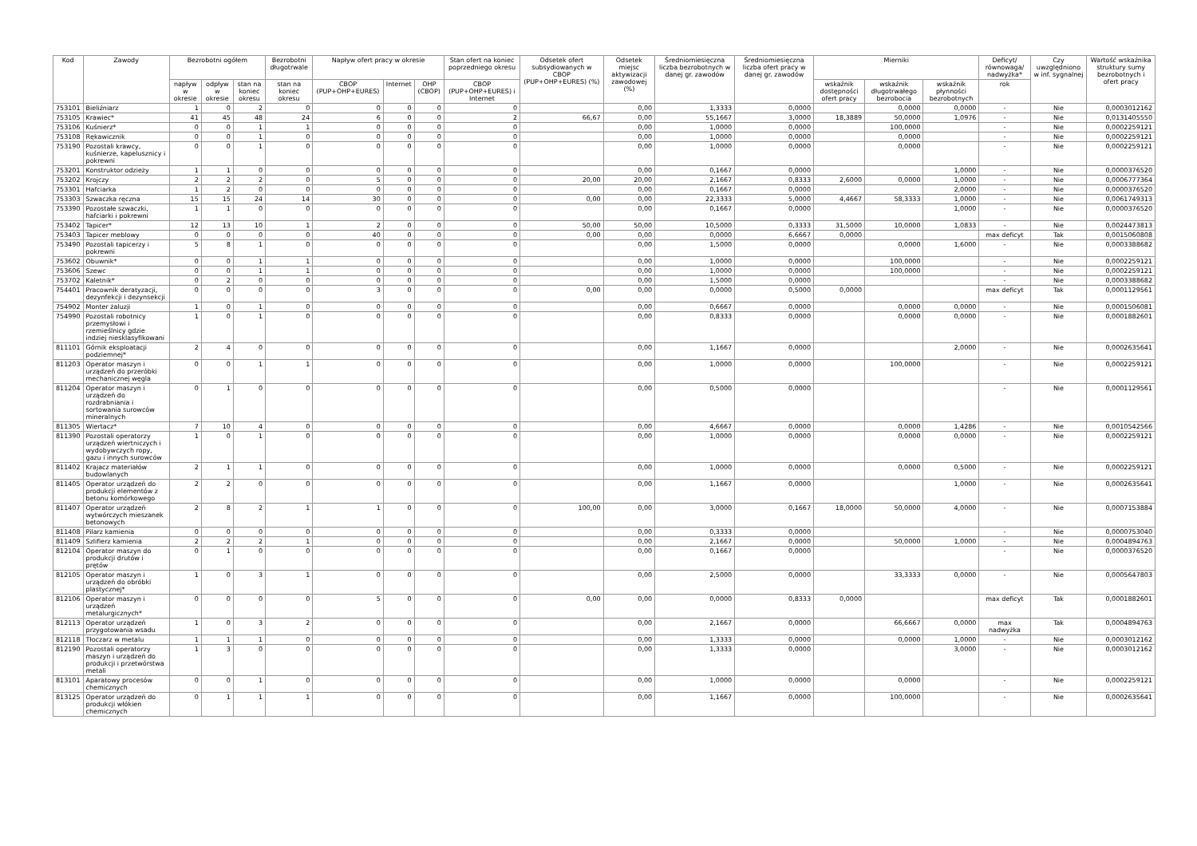| Kod | Zawody | Bezrobotni ogółem | | | Bezrobotni długotrwale | Napływ ofert pracy w okresie | | | Stan ofert na koniec poprzedniego okresu | Odsetek ofert subsydiowanych w CBOP (PUP+OHP+EURES) (%) | Odsetek miejsc aktywizacji zawodowej (%) | Średniomiesięczna liczba bezrobotnych w danej gr. zawodów | Średniomiesięczna liczba ofert pracy w danej gr. zawodów | Mierniki | | | Deficyt/ równowaga/ nadwyżka* | Czy uwzględniono w inf. sygnalnej | Wartość wskaźnika struktury sumy bezrobotnych i ofert pracy |
| --- | --- | --- | --- | --- | --- | --- | --- | --- | --- | --- | --- | --- | --- | --- | --- | --- | --- | --- | --- |
| | | napływ w okresie | odpływ w okresie | stan na koniec okresu | stan na koniec okresu | CBOP (PUP+OHP+EURES) | Internet | OHP (CBOP) | CBOP (PUP+OHP+EURES) i Internet | | | | | wskaźnik dostępności ofert pracy | wskaźnik długotrwałego bezrobocia | wskaźnik płynności bezrobotnych | rok | | |
| 753101 | Bieliźniarz | 1 | 0 | 2 | 0 | 0 | 0 | 0 | 0 | | 0,00 | 1,3333 | 0,0000 | | 0,0000 | 0,0000 | - | Nie | 0,0003012162 |
| 753105 | Krawiec* | 41 | 45 | 48 | 24 | 6 | 0 | 0 | 2 | 66,67 | 0,00 | 55,1667 | 3,0000 | 18,3889 | 50,0000 | 1,0976 | - | Nie | 0,0131405550 |
| 753106 | Kuśnierz* | 0 | 0 | 1 | 1 | 0 | 0 | 0 | 0 | | 0,00 | 1,0000 | 0,0000 | | 100,0000 | | - | Nie | 0,0002259121 |
| 753108 | Rękawicznik | 0 | 0 | 1 | 0 | 0 | 0 | 0 | 0 | | 0,00 | 1,0000 | 0,0000 | | 0,0000 | | - | Nie | 0,0002259121 |
| 753190 | Pozostali krawcy, kuśnierze, kapelusznicy i pokrewni | 0 | 0 | 1 | 0 | 0 | 0 | 0 | 0 | | 0,00 | 1,0000 | 0,0000 | | 0,0000 | | - | Nie | 0,0002259121 |
| 753201 | Konstruktor odzieży | 1 | 1 | 0 | 0 | 0 | 0 | 0 | 0 | | 0,00 | 0,1667 | 0,0000 | | | 1,0000 | - | Nie | 0,0000376520 |
| 753202 | Krojczy | 2 | 2 | 2 | 0 | 5 | 0 | 0 | 0 | 20,00 | 20,00 | 2,1667 | 0,8333 | 2,6000 | 0,0000 | 1,0000 | - | Nie | 0,0006777364 |
| 753301 | Hafciarka | 1 | 2 | 0 | 0 | 0 | 0 | 0 | 0 | | 0,00 | 0,1667 | 0,0000 | | | 2,0000 | - | Nie | 0,0000376520 |
| 753303 | Szwaczka ręczna | 15 | 15 | 24 | 14 | 30 | 0 | 0 | 0 | 0,00 | 0,00 | 22,3333 | 5,0000 | 4,4667 | 58,3333 | 1,0000 | - | Nie | 0,0061749313 |
| 753390 | Pozostałe szwaczki, hafciarki i pokrewni | 1 | 1 | 0 | 0 | 0 | 0 | 0 | 0 | | 0,00 | 0,1667 | 0,0000 | | | 1,0000 | - | Nie | 0,0000376520 |
| 753402 | Tapicer* | 12 | 13 | 10 | 1 | 2 | 0 | 0 | 0 | 50,00 | 50,00 | 10,5000 | 0,3333 | 31,5000 | 10,0000 | 1,0833 | - | Nie | 0,0024473813 |
| 753403 | Tapicer meblowy | 0 | 0 | 0 | 0 | 40 | 0 | 0 | 0 | 0,00 | 0,00 | 0,0000 | 6,6667 | 0,0000 | | | max deficyt | Tak | 0,0015060808 |
| 753490 | Pozostali tapicerzy i pokrewni | 5 | 8 | 1 | 0 | 0 | 0 | 0 | 0 | | 0,00 | 1,5000 | 0,0000 | | 0,0000 | 1,6000 | - | Nie | 0,0003388682 |
| 753602 | Obuwnik* | 0 | 0 | 1 | 1 | 0 | 0 | 0 | 0 | | 0,00 | 1,0000 | 0,0000 | | 100,0000 | | - | Nie | 0,0002259121 |
| 753606 | Szewc | 0 | 0 | 1 | 1 | 0 | 0 | 0 | 0 | | 0,00 | 1,0000 | 0,0000 | | 100,0000 | | - | Nie | 0,0002259121 |
| 753702 | Kaletnik* | 0 | 2 | 0 | 0 | 0 | 0 | 0 | 0 | | 0,00 | 1,5000 | 0,0000 | | | | - | Nie | 0,0003388682 |
| 754401 | Pracownik deratyzacji, dezynfekcji i dezynsekcji | 0 | 0 | 0 | 0 | 3 | 0 | 0 | 0 | 0,00 | 0,00 | 0,0000 | 0,5000 | 0,0000 | | | max deficyt | Tak | 0,0001129561 |
| 754902 | Monter żaluzji | 1 | 0 | 1 | 0 | 0 | 0 | 0 | 0 | | 0,00 | 0,6667 | 0,0000 | | 0,0000 | 0,0000 | - | Nie | 0,0001506081 |
| 754990 | Pozostali robotnicy przemysłowi i rzemieślnicy gdzie indziej niesklasyfikowani | 1 | 0 | 1 | 0 | 0 | 0 | 0 | 0 | | 0,00 | 0,8333 | 0,0000 | | 0,0000 | 0,0000 | - | Nie | 0,0001882601 |
| 811101 | Górnik eksploatacji podziemnej* | 2 | 4 | 0 | 0 | 0 | 0 | 0 | 0 | | 0,00 | 1,1667 | 0,0000 | | | 2,0000 | - | Nie | 0,0002635641 |
| 811203 | Operator maszyn i urządzeń do przeróbki mechanicznej węgla | 0 | 0 | 1 | 1 | 0 | 0 | 0 | 0 | | 0,00 | 1,0000 | 0,0000 | | 100,0000 | | - | Nie | 0,0002259121 |
| 811204 | Operator maszyn i urządzeń do rozdrabniania i sortowania surowców mineralnych | 0 | 1 | 0 | 0 | 0 | 0 | 0 | 0 | | 0,00 | 0,5000 | 0,0000 | | | | - | Nie | 0,0001129561 |
| 811305 | Wiertacz* | 7 | 10 | 4 | 0 | 0 | 0 | 0 | 0 | | 0,00 | 4,6667 | 0,0000 | | 0,0000 | 1,4286 | - | Nie | 0,0010542566 |
| 811390 | Pozostali operatorzy urządzeń wiertniczych i wydobywczych ropy, gazu i innych surowców | 1 | 0 | 1 | 0 | 0 | 0 | 0 | 0 | | 0,00 | 1,0000 | 0,0000 | | 0,0000 | 0,0000 | - | Nie | 0,0002259121 |
| 811402 | Krajacz materiałów budowlanych | 2 | 1 | 1 | 0 | 0 | 0 | 0 | 0 | | 0,00 | 1,0000 | 0,0000 | | 0,0000 | 0,5000 | - | Nie | 0,0002259121 |
| 811405 | Operator urządzeń do produkcji elementów z betonu komórkowego | 2 | 2 | 0 | 0 | 0 | 0 | 0 | 0 | | 0,00 | 1,1667 | 0,0000 | | | 1,0000 | - | Nie | 0,0002635641 |
| 811407 | Operator urządzeń wytwórczych mieszanek betonowych | 2 | 8 | 2 | 1 | 1 | 0 | 0 | 0 | 100,00 | 0,00 | 3,0000 | 0,1667 | 18,0000 | 50,0000 | 4,0000 | - | Nie | 0,0007153884 |
| 811408 | Pilarz kamienia | 0 | 0 | 0 | 0 | 0 | 0 | 0 | 0 | | 0,00 | 0,3333 | 0,0000 | | | | - | Nie | 0,0000753040 |
| 811409 | Szlifierz kamienia | 2 | 2 | 2 | 1 | 0 | 0 | 0 | 0 | | 0,00 | 2,1667 | 0,0000 | | 50,0000 | 1,0000 | - | Nie | 0,0004894763 |
| 812104 | Operator maszyn do produkcji drutów i prętów | 0 | 1 | 0 | 0 | 0 | 0 | 0 | 0 | | 0,00 | 0,1667 | 0,0000 | | | | - | Nie | 0,0000376520 |
| 812105 | Operator maszyn i urządzeń do obróbki plastycznej* | 1 | 0 | 3 | 1 | 0 | 0 | 0 | 0 | | 0,00 | 2,5000 | 0,0000 | | 33,3333 | 0,0000 | - | Nie | 0,0005647803 |
| 812106 | Operator maszyn i urządzeń metalurgicznych* | 0 | 0 | 0 | 0 | 5 | 0 | 0 | 0 | 0,00 | 0,00 | 0,0000 | 0,8333 | 0,0000 | | | max deficyt | Tak | 0,0001882601 |
| 812113 | Operator urządzeń przygotowania wsadu | 1 | 0 | 3 | 2 | 0 | 0 | 0 | 0 | | 0,00 | 2,1667 | 0,0000 | | 66,6667 | 0,0000 | max nadwyżka | Tak | 0,0004894763 |
| 812118 | Tłoczarz w metalu | 1 | 1 | 1 | 0 | 0 | 0 | 0 | 0 | | 0,00 | 1,3333 | 0,0000 | | 0,0000 | 1,0000 | - | Nie | 0,0003012162 |
| 812190 | Pozostali operatorzy maszyn i urządzeń do produkcji i przetwórstwa metali | 1 | 3 | 0 | 0 | 0 | 0 | 0 | 0 | | 0,00 | 1,3333 | 0,0000 | | | 3,0000 | - | Nie | 0,0003012162 |
| 813101 | Aparatowy procesów chemicznych | 0 | 0 | 1 | 0 | 0 | 0 | 0 | 0 | | 0,00 | 1,0000 | 0,0000 | | 0,0000 | | - | Nie | 0,0002259121 |
| 813125 | Operator urządzeń do produkcji włókien chemicznych | 0 | 1 | 1 | 1 | 0 | 0 | 0 | 0 | | 0,00 | 1,1667 | 0,0000 | | 100,0000 | | - | Nie | 0,0002635641 |